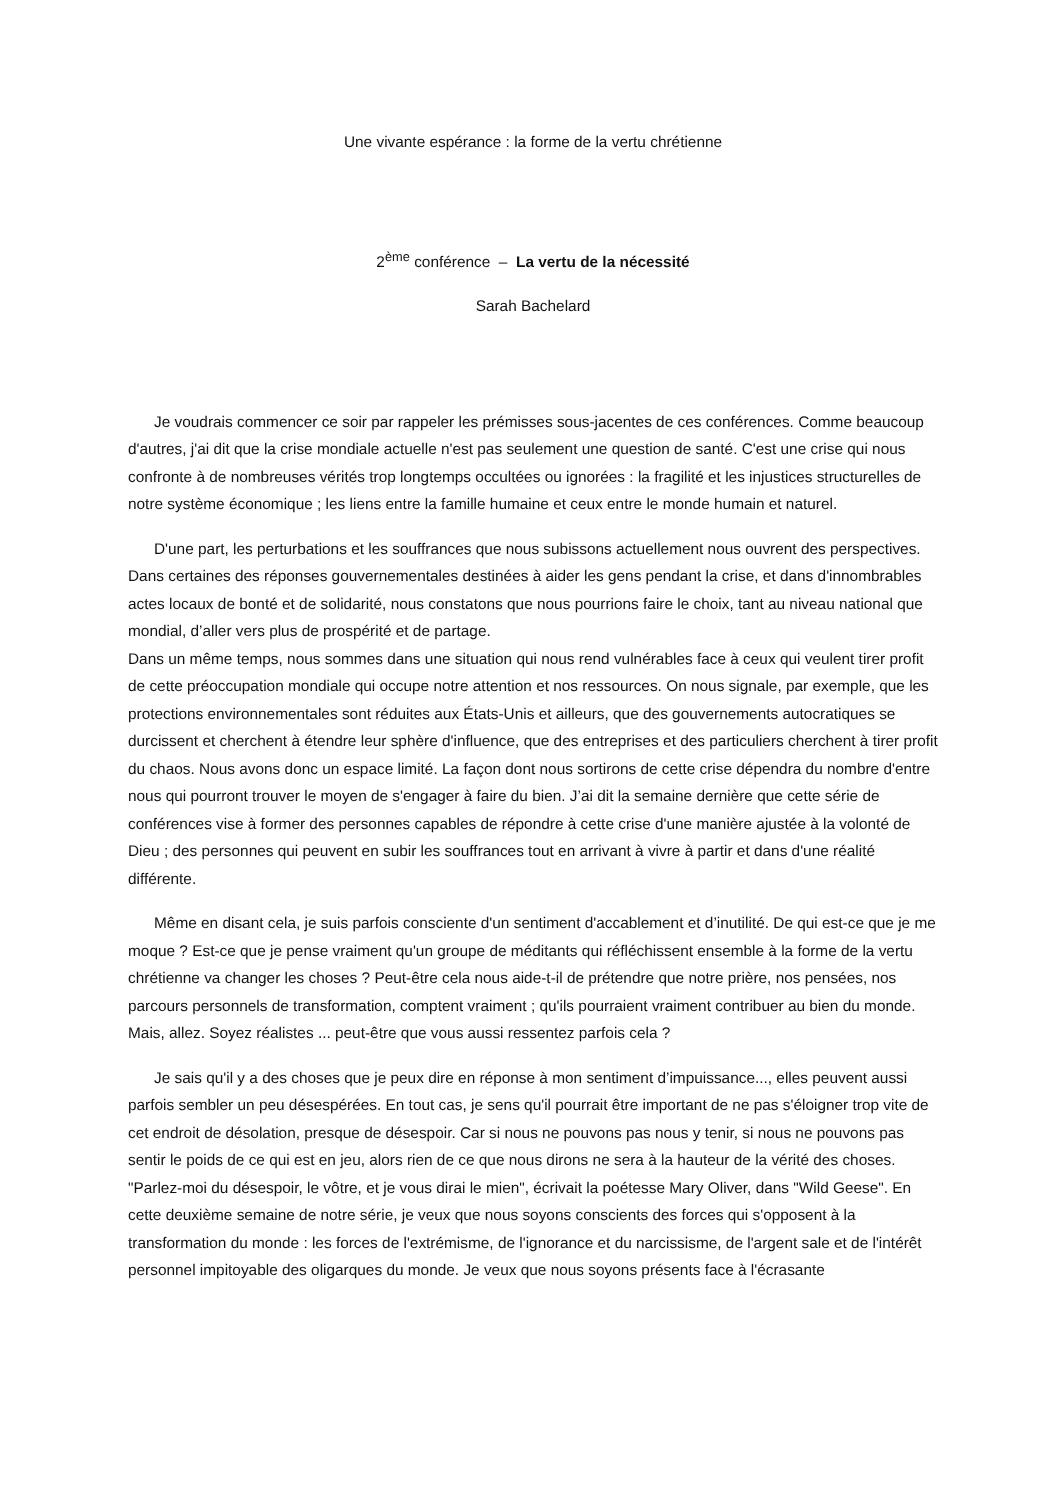Une vivante espérance : la forme de la vertu chrétienne
2<sup>ème</sup> conférence – La vertu de la nécessité
Sarah Bachelard
Je voudrais commencer ce soir par rappeler les prémisses sous-jacentes de ces conférences. Comme beaucoup d'autres, j'ai dit que la crise mondiale actuelle n'est pas seulement une question de santé. C'est une crise qui nous confronte à de nombreuses vérités trop longtemps occultées ou ignorées : la fragilité et les injustices structurelles de notre système économique ; les liens entre la famille humaine et ceux entre le monde humain et naturel.
D'une part, les perturbations et les souffrances que nous subissons actuellement nous ouvrent des perspectives. Dans certaines des réponses gouvernementales destinées à aider les gens pendant la crise, et dans d'innombrables actes locaux de bonté et de solidarité, nous constatons que nous pourrions faire le choix, tant au niveau national que mondial, d’aller vers plus de prospérité et de partage.
Dans un même temps, nous sommes dans une situation qui nous rend vulnérables face à ceux qui veulent tirer profit de cette préoccupation mondiale qui occupe notre attention et nos ressources. On nous signale, par exemple, que les protections environnementales sont réduites aux États-Unis et ailleurs, que des gouvernements autocratiques se durcissent et cherchent à étendre leur sphère d'influence, que des entreprises et des particuliers cherchent à tirer profit du chaos. Nous avons donc un espace limité. La façon dont nous sortirons de cette crise dépendra du nombre d'entre nous qui pourront trouver le moyen de s'engager à faire du bien. J’ai dit la semaine dernière que cette série de conférences vise à former des personnes capables de répondre à cette crise d'une manière ajustée à la volonté de Dieu ; des personnes qui peuvent en subir les souffrances tout en arrivant à vivre à partir et dans d'une réalité différente.
Même en disant cela, je suis parfois consciente d'un sentiment d'accablement et d’inutilité. De qui est-ce que je me moque ? Est-ce que je pense vraiment qu'un groupe de méditants qui réfléchissent ensemble à la forme de la vertu chrétienne va changer les choses ? Peut-être cela nous aide-t-il de prétendre que notre prière, nos pensées, nos parcours personnels de transformation, comptent vraiment ; qu'ils pourraient vraiment contribuer au bien du monde. Mais, allez. Soyez réalistes ... peut-être que vous aussi ressentez parfois cela ?
Je sais qu'il y a des choses que je peux dire en réponse à mon sentiment d’impuissance..., elles peuvent aussi parfois sembler un peu désespérées. En tout cas, je sens qu'il pourrait être important de ne pas s'éloigner trop vite de cet endroit de désolation, presque de désespoir. Car si nous ne pouvons pas nous y tenir, si nous ne pouvons pas sentir le poids de ce qui est en jeu, alors rien de ce que nous dirons ne sera à la hauteur de la vérité des choses. "Parlez-moi du désespoir, le vôtre, et je vous dirai le mien", écrivait la poétesse Mary Oliver, dans "Wild Geese". En cette deuxième semaine de notre série, je veux que nous soyons conscients des forces qui s'opposent à la transformation du monde : les forces de l'extrémisme, de l'ignorance et du narcissisme, de l'argent sale et de l'intérêt personnel impitoyable des oligarques du monde. Je veux que nous soyons présents face à l'écrasante